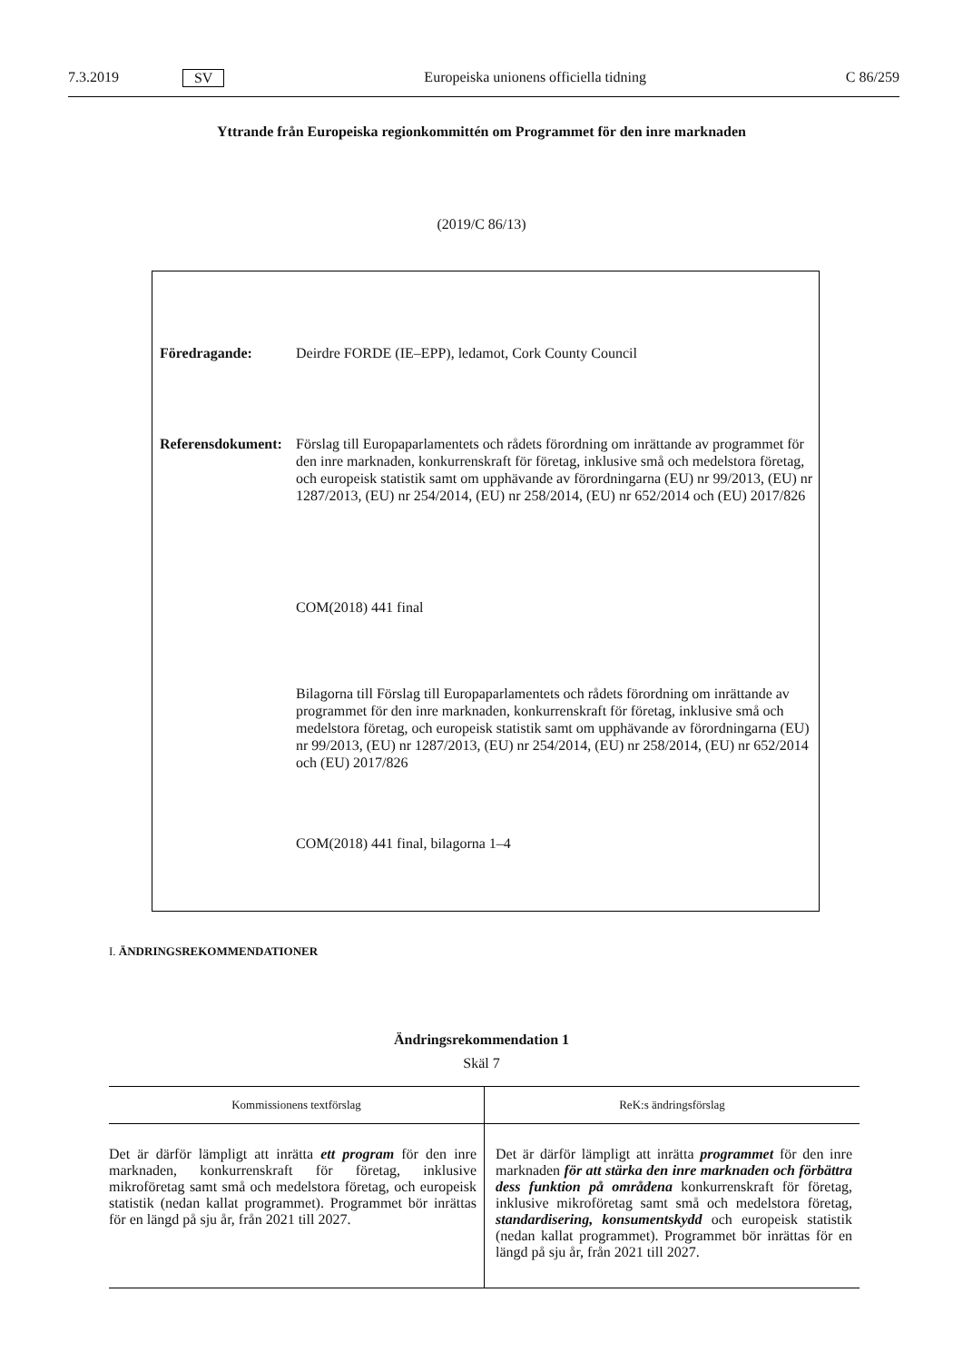7.3.2019 SV Europeiska unionens officiella tidning C 86/259
Yttrande från Europeiska regionkommittén om Programmet för den inre marknaden
(2019/C 86/13)
| Föredragande: | Deirdre FORDE (IE–EPP), ledamot, Cork County Council |
| Referensdokument: | Förslag till Europaparlamentets och rådets förordning om inrättande av programmet för den inre marknaden, konkurrenskraft för företag, inklusive små och medelstora företag, och europeisk statistik samt om upphävande av förordningarna (EU) nr 99/2013, (EU) nr 1287/2013, (EU) nr 254/2014, (EU) nr 258/2014, (EU) nr 652/2014 och (EU) 2017/826 |
| | COM(2018) 441 final |
| | Bilagorna till Förslag till Europaparlamentets och rådets förordning om inrättande av programmet för den inre marknaden, konkurrenskraft för företag, inklusive små och medelstora företag, och europeisk statistik samt om upphävande av förordningarna (EU) nr 99/2013, (EU) nr 1287/2013, (EU) nr 254/2014, (EU) nr 258/2014, (EU) nr 652/2014 och (EU) 2017/826 |
| | COM(2018) 441 final, bilagorna 1–4 |
I. ÄNDRINGSREKOMMENDATIONER
Ändringsrekommendation 1
Skäl 7
| Kommissionens textförslag | ReK:s ändringsförslag |
| --- | --- |
| Det är därför lämpligt att inrätta ett program för den inre marknaden, konkurrenskraft för företag, inklusive mikroföretag samt små och medelstora företag, och europeisk statistik (nedan kallat programmet). Programmet bör inrättas för en längd på sju år, från 2021 till 2027. | Det är därför lämpligt att inrätta programmet för den inre marknaden för att stärka den inre marknaden och förbättra dess funktion på områdena konkurrenskraft för företag, inklusive mikroföretag samt små och medelstora företag, standardisering, konsumentskydd och europeisk statistik (nedan kallat programmet). Programmet bör inrättas för en längd på sju år, från 2021 till 2027. |